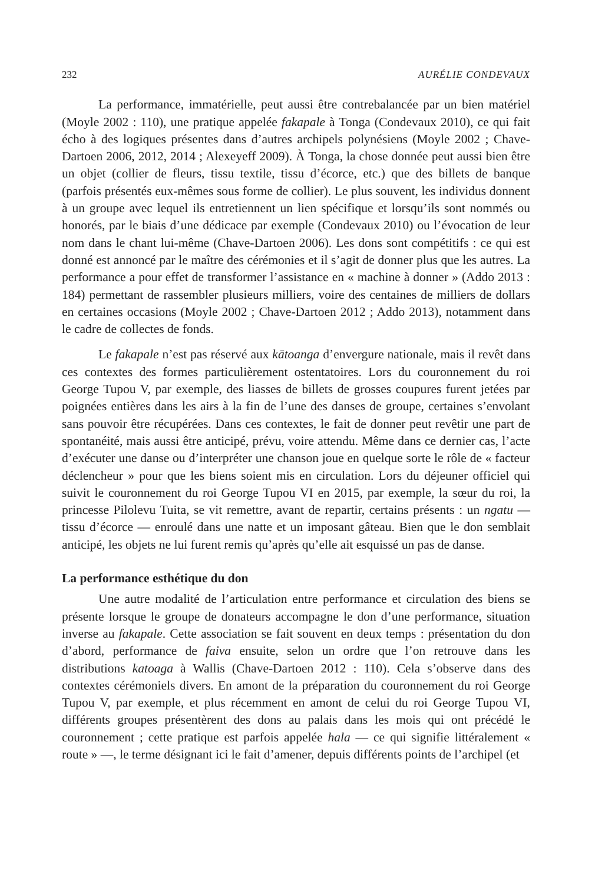232 AURÉLIE CONDEVAUX
La performance, immatérielle, peut aussi être contrebalancée par un bien matériel (Moyle 2002 : 110), une pratique appelée fakapale à Tonga (Condevaux 2010), ce qui fait écho à des logiques présentes dans d’autres archipels polynésiens (Moyle 2002 ; Chave-Dartoen 2006, 2012, 2014 ; Alexeyeff 2009). À Tonga, la chose donnée peut aussi bien être un objet (collier de fleurs, tissu textile, tissu d’écorce, etc.) que des billets de banque (parfois présentés eux-mêmes sous forme de collier). Le plus souvent, les individus donnent à un groupe avec lequel ils entretiennent un lien spécifique et lorsqu’ils sont nommés ou honorés, par le biais d’une dédicace par exemple (Condevaux 2010) ou l’évocation de leur nom dans le chant lui-même (Chave-Dartoen 2006). Les dons sont compétitifs : ce qui est donné est annoncé par le maître des cérémonies et il s’agit de donner plus que les autres. La performance a pour effet de transformer l’assistance en « machine à donner » (Addo 2013 : 184) permettant de rassembler plusieurs milliers, voire des centaines de milliers de dollars en certaines occasions (Moyle 2002 ; Chave-Dartoen 2012 ; Addo 2013), notamment dans le cadre de collectes de fonds.
Le fakapale n’est pas réservé aux kātoanga d’envergure nationale, mais il revêt dans ces contextes des formes particulièrement ostentatoires. Lors du couronnement du roi George Tupou V, par exemple, des liasses de billets de grosses coupures furent jetées par poignées entières dans les airs à la fin de l’une des danses de groupe, certaines s’envolant sans pouvoir être récupérées. Dans ces contextes, le fait de donner peut revêtir une part de spontanéité, mais aussi être anticipé, prévu, voire attendu. Même dans ce dernier cas, l’acte d’exécuter une danse ou d’interpréter une chanson joue en quelque sorte le rôle de « facteur déclencheur » pour que les biens soient mis en circulation. Lors du déjeuner officiel qui suivit le couronnement du roi George Tupou VI en 2015, par exemple, la sœur du roi, la princesse Pilolevu Tuita, se vit remettre, avant de repartir, certains présents : un ngatu — tissu d’écorce — enroulé dans une natte et un imposant gâteau. Bien que le don semblait anticipé, les objets ne lui furent remis qu’après qu’elle ait esquissé un pas de danse.
La performance esthétique du don
Une autre modalité de l’articulation entre performance et circulation des biens se présente lorsque le groupe de donateurs accompagne le don d’une performance, situation inverse au fakapale. Cette association se fait souvent en deux temps : présentation du don d’abord, performance de faiva ensuite, selon un ordre que l’on retrouve dans les distributions katoaga à Wallis (Chave-Dartoen 2012 : 110). Cela s’observe dans des contextes cérémoniels divers. En amont de la préparation du couronnement du roi George Tupou V, par exemple, et plus récemment en amont de celui du roi George Tupou VI, différents groupes présentèrent des dons au palais dans les mois qui ont précédé le couronnement ; cette pratique est parfois appelée hala — ce qui signifie littéralement « route » —, le terme désignant ici le fait d’amener, depuis différents points de l’archipel (et